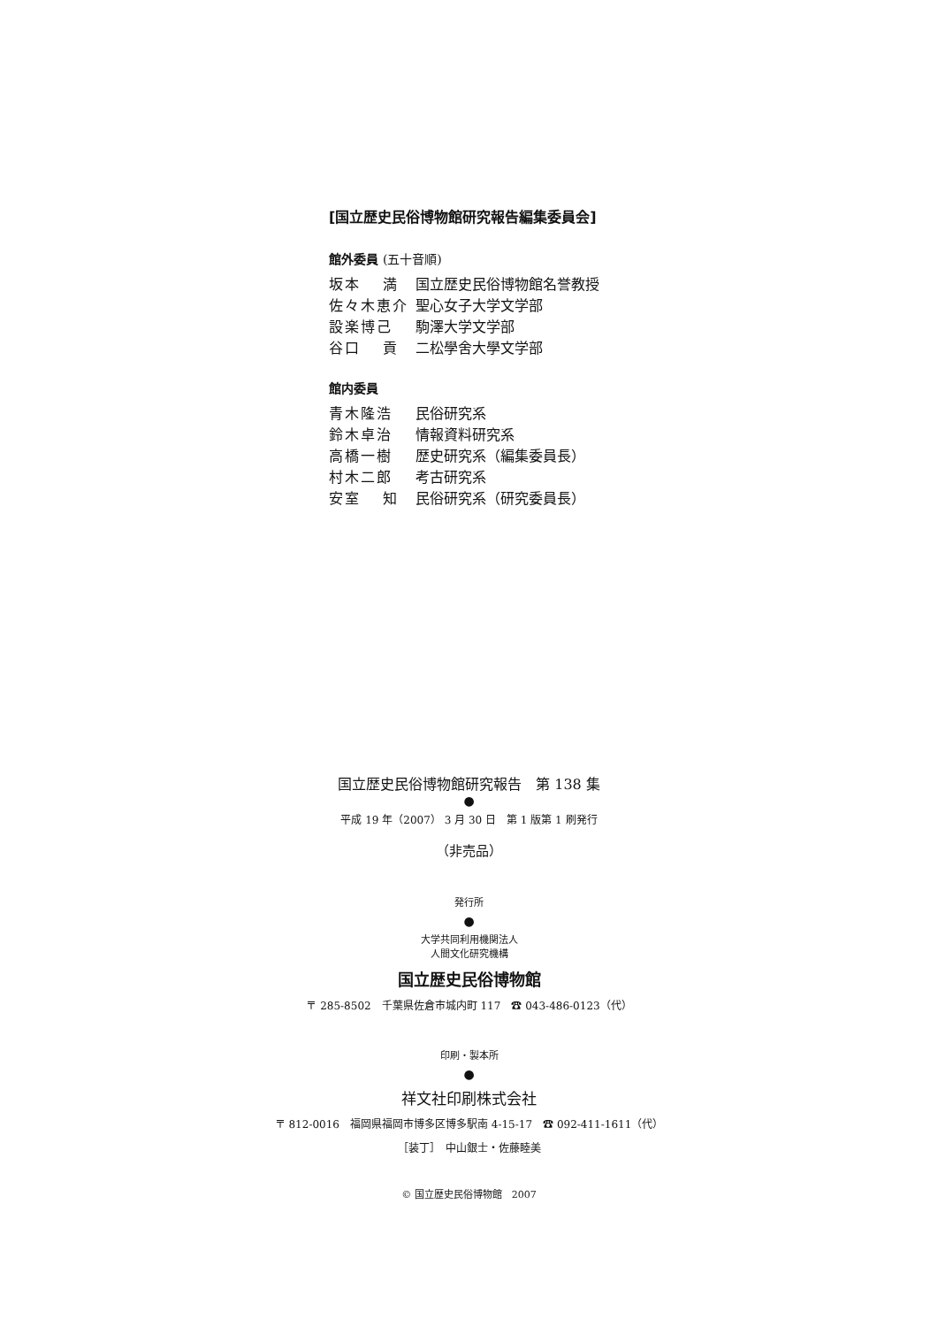[国立歴史民俗博物館研究報告編集委員会]
館外委員 (五十音順)
| 坂本 満 | 国立歴史民俗博物館名誉教授 |
| 佐々木恵介 | 聖心女子大学文学部 |
| 設楽博己 | 駒澤大学文学部 |
| 谷口 貢 | 二松學舍大學文学部 |
館内委員
| 青木隆浩 | 民俗研究系 |
| 鈴木卓治 | 情報資料研究系 |
| 高橋一樹 | 歴史研究系（編集委員長） |
| 村木二郎 | 考古研究系 |
| 安室 知 | 民俗研究系（研究委員長） |
国立歴史民俗博物館研究報告　第 138 集
●
平成 19 年（2007） 3 月 30 日　第 1 版第 1 刷発行
（非売品）
発行所
●
大学共同利用機関法人
人間文化研究機構
国立歴史民俗博物館
〒 285-8502　千葉県佐倉市城内町 117　☎ 043-486-0123（代）
印刷・製本所
●
祥文社印刷株式会社
〒 812-0016　福岡県福岡市博多区博多駅南 4-15-17　☎ 092-411-1611（代）
［装丁］　中山銀士・佐藤睦美
© 国立歴史民俗博物館　2007